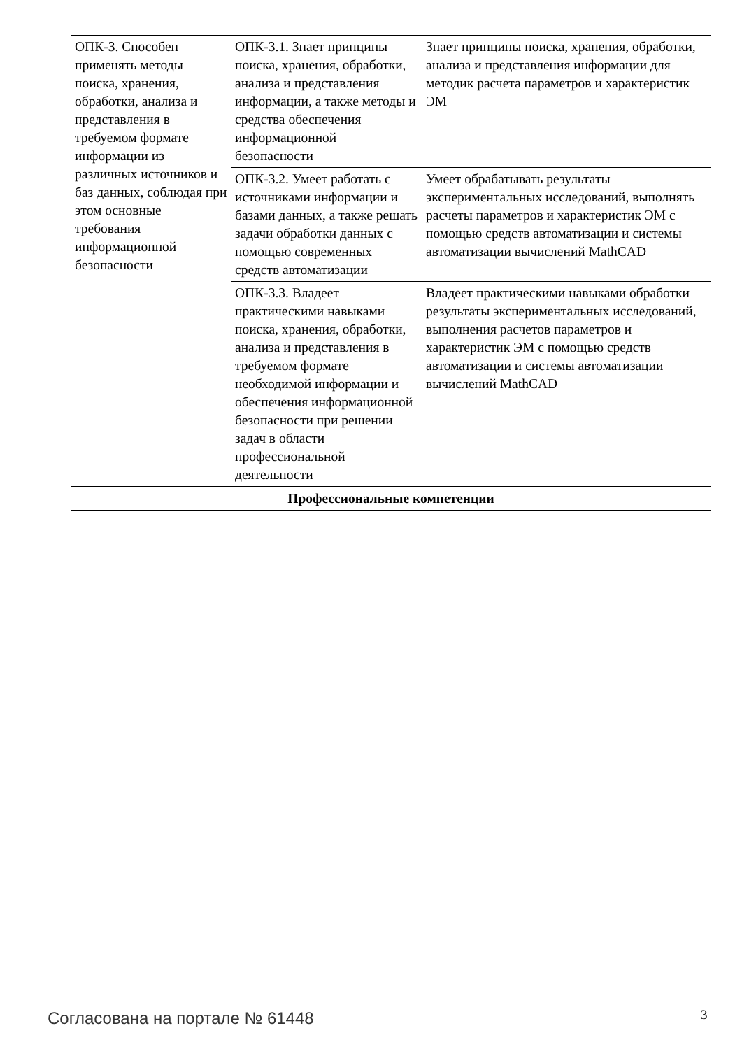| ОПК-3. Способен применять методы поиска, хранения, обработки, анализа и представления в требуемом формате информации из различных источников и баз данных, соблюдая при этом основные требования информационной безопасности | ОПК-3.1. Знает принципы поиска, хранения, обработки, анализа и представления информации, а также методы и средства обеспечения информационной безопасности | Знает принципы поиска, хранения, обработки, анализа и представления информации для методик расчета параметров и характеристик ЭМ |
| | ОПК-3.2. Умеет работать с источниками информации и базами данных, а также решать задачи обработки данных с помощью современных средств автоматизации | Умеет обрабатывать результаты экспериментальных исследований, выполнять расчеты параметров и характеристик ЭМ с помощью средств автоматизации и системы автоматизации вычислений MathCAD |
| | ОПК-3.3. Владеет практическими навыками поиска, хранения, обработки, анализа и представления в требуемом формате необходимой информации и обеспечения информационной безопасности при решении задач в области профессиональной деятельности | Владеет практическими навыками обработки результаты экспериментальных исследований, выполнения расчетов параметров и характеристик ЭМ с помощью средств автоматизации и системы автоматизации вычислений MathCAD |
| Профессиональные компетенции | | |
Согласована на портале № 61448 3